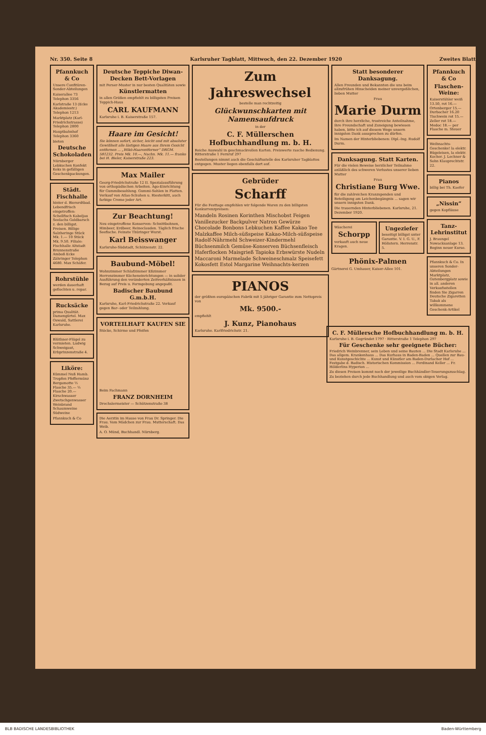Nr. 350. Seite 8 Karlsruher Tagblatt, Mittwoch, den 22. Dezember 1920 Zweites Blatt
Pfannkuch & Co
Unsere Confitüren-Sonder-Abteilungen
Kaiserallee 73 Telephon 3356
Karlstraße 13 (Ecke Akademiestr.) Telephon 1213
Marktplatz (Karl-Friedrichstrasse) Telephon 2800
Hauptbahnhof Telephon 3360
bieten
Deutsche Schokoladen
Nürnberger Lebkuchen Konfekt Keks in gefälligen Geschenkpackungen.
Städt. Fischhalle
hinter d. Bierordtbad. Lebendfrisch eingetroffen: Schellfisch Kabeljau Seelachs Goldbarsch z. den billigst. Preisen. Billige Salzheringe Stück Mk. 1.— 10 Stück Mk. 9.50. Filiale: Fischhalle Altstadt Brunnenstraße Amboß Ecke Zähringer Telephon 4680. Max Schäfer.
Rohrstühle
werden dauerhaft geflochten u. repar.
Rucksäcke
prima Qualität. Damengürtel. Max Oswald, Sattlerei Karlsruhe.
Blüthner-Flügel zu vermieten. Ludwig Schweigaut, Erbprinzenstraße 4.
Liköre:
Kümmel Nuß Hamb. Tropfen Pfeffermünz Bergamotte ½ Flasche 35.— ½ Flasche 20.— Kirschwasser Zwetschgenwasser Weinbrand Schaumweine Südweine
Pfannkuch & Co
Deutsche Teppiche Diwan-Decken Bett-Vorlagen
mit Perser-Muster in nur besten Qualitäten sowie
Künstlermatten
in allen Größen empfiehlt zu billigsten Preisen Teppich-Haus
CARL KAUFMANN
Karlsruhe i. B. Kaiserstraße 157.
Haare im Gesicht!
Sie können sofort, sicher, leicht und mit absoluter Gewißheit alle lästigen Haare aus Ihrem Gesicht entfernen ... „Wikö-Haarentferner“ DRGM. 581232. Preis Mk. 10.—, Nachn. Mk. 11.— franko bei H. Bieler, Kaiserstraße 223.
Max Mailer
Georg-Friedrichstraße 12 II. Spezialausführung von orthopädischen Arbeiten. Ago-Einrichtung für Gummibesohlung. Gummi-Sohlen in Platten. Verkauf von Atlas-Schuhen u. Riesterkitt, auch farbige Creme jeder Art.
Zur Beachtung!
Neu eingetroffene Konserven: Schnittbohnen, Himbeer, Erdbeer, Reineclauden. Täglich frische Seefische. Feinste Thüringer Wurst.
Karl Beisswanger
Karlsruhe-Südstadt, Schützenstr. 22.
Baubund-Möbel!
Wohnzimmer Schlafzimmer Eßzimmer Herrenzimmer Kücheneinrichtungen — in solider Ausführung den veränderten Zeitverhältnissen in Bezug auf Preis u. Formgebung angepaßt.
Badischer Baubund G.m.b.H.
Karlsruhe, Karl-Friedrichstraße 22. Verkauf gegen Bar- oder Teilzahlung.
VORTEILHAFT KAUFEN SIE
Stöcke, Schirme und Pfeifen
Beim Fachmann
FRANZ DORNHEIM
Drechslermeister — Schützenstraße 38
Die Aerztin im Hause von Frau Dr. Springer. Die Frau. Vom Mädchen zur Frau. Mutterschaft. Das Weib.
A. O. Münd, Buchhandl. Nürnberg.
Zum Jahreswechsel
bestelle man rechtzeitig
Glückwunschkarten mit Namensaufdruck
in der
C. F. Müllerschen Hofbuchhandlung m. b. H.
Reiche Auswahl in geschmackvollen Karten. Preiswerte rasche Bedienung. Ritterstraße 1 Fernruf 297
Bestellungen nimmt auch die Geschäftsstelle des Karlsruher Tagblattes entgegen. Muster liegen ebenfalls dort auf.
Gebrüder
Scharff
Für die Festtage empfehlen wir folgende Waren zu den billigsten Konkurrenzpreisen:
Mandeln Rosinen Korinthen Mischobst Feigen Vanillezucker Backpulver Natron Gewürze Chocolade Bonbons Lebkuchen Kaffee Kakao Tee Malzkaffee Milch-süßspeise Kakao-Milch-süßspeise Radolf-Nährmehl Schweizer-Kindermehl Büchsenmilch Gemüse-Konserven Büchsenfleisch Haferflocken Maisgrieß Tapioka Erbswürste Nudeln Maccaroni Marmelade Schweineschmalz Speisefett Kokosfett Estol Margarine Weihnachts-kerzen
PIANOS
der größten europäischen Fabrik mit 5 jähriger Garantie zum Nettopreis von
Mk. 9500.-
empfiehlt
J. Kunz, Pianohaus
Karlsruhe. Karlfriedrichstr. 21.
Statt besonderer Danksagung.
Allen Freunden und Bekannten die uns beim allzufrühen Hinscheiden meiner unvergeßlichen, lieben Mutter
Frau
Marie Durm
durch ihre herzliche, trostreiche Anteilnahme, ihre Freundschaft und Zuneigung bewiesen haben, bitte ich auf diesem Wege unsern innigsten Dank aussprechen zu dürfen.
Im Namen der Hinterbliebenen: Dipl.-Ing. Rudolf Durm.
Danksagung. Statt Karten.
Für die vielen Beweise herzlicher Teilnahme anläßlich des schweren Verlustes unserer lieben Mutter
Frau
Christiane Burg Wwe.
für die zahlreichen Kranzspenden und Beteiligung am Leichenbegängnis ... sagen wir unsern innigsten Dank.
Die trauernden Hinterbliebenen. Karlsruhe, 21. Dezember 1920.
Wäscherei
Schorpp
verkauft auch neue Kragen.
Ungeziefer
beseitigt billigst unter Garantie. V. I. G. U., F. Hölistern. Herrenstr. 5.
Phönix-Palmen
Gärtnerei G. Umhauer, Kaiser-Allee 101.
Pfannkuch & Co
Flaschen-Weine:
Kaiserstühler weiß 13.50, rot 16.— Ortenberger 15.— Durbacher 16.20 Tischwein rot 15.— Zeller rot 18.— Medoc 18.— per Flasche m. Steuer
Weihnachts-Geschenke! la elektr. Bügeleisen, la elektr. Kocher. J. Lechner & Sohn Klauprechtstr. 22.
Pianos
billig bei Th. Kaefer
„Nissin“
gegen Kopfläuse
Tanz-Lehrinstitut
J. Braungel Nowacksanlage 13. Beginn neuer Kurse.
Pfannkuch & Co. In unseren Sonder-Abteilungen Marktplatz, Gutenbergplatz sowie in all. anderen Verkaufsstellen finden Sie Zigarren Deutsche Zigaretten Tabak als willkommene Geschenk-Artikel
C. F. Müllersche Hofbuchhandlung m. b. H.
Karlsruhe i. B. Gegründet 1797 · Ritterstraße 1 Telephon 297
Für Geschenke sehr geeignete Bücher:
Friedrich Weinbrenner, sein Leben und seine Bauten ... Die Stadt Karlsruhe ... Das allgem. Krankenhaus ... Das Kurhaus in Baden-Baden ... Quellen zur Bau- und Kunstgeschichte ... Kunst und Künstler am Baden-Durlacher Hof ... Festgabe d. Badisch. Historischen Kommission ... Ferdinand Keller ... Fr. Hölderlins Hyperion ...
Zu diesen Preisen kommt noch der jeweilige Buchhändler-Teuerungszuschlag.
Zu beziehen durch jede Buchhandlung und auch vom obigen Verlag.
BLB BADISCHE LANDESBIBLIOTHEK Baden-Württemberg